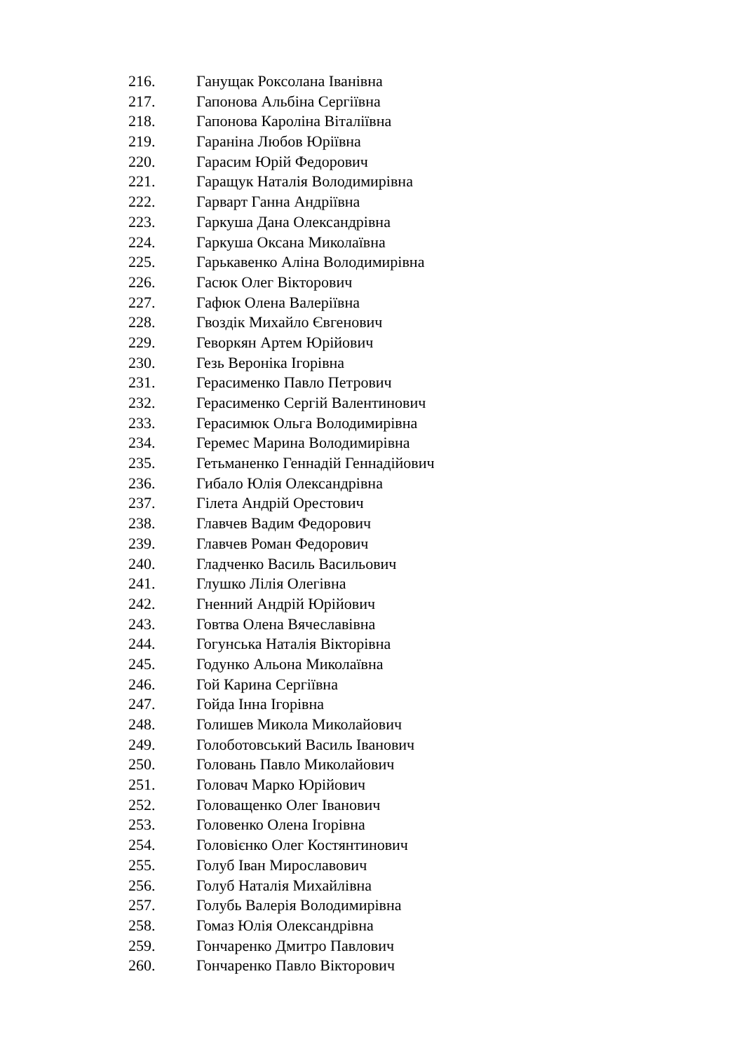216. Ганущак Роксолана Іванівна
217. Гапонова Альбіна Сергіївна
218. Гапонова Кароліна Віталіївна
219. Гараніна Любов Юріївна
220. Гарасим Юрій Федорович
221. Гаращук Наталія Володимирівна
222. Гарварт Ганна Андріївна
223. Гаркуша Дана Олександрівна
224. Гаркуша Оксана Миколаївна
225. Гарькавенко Аліна Володимирівна
226. Гасюк Олег Вікторович
227. Гафюк Олена Валеріївна
228. Гвоздік Михайло Євгенович
229. Геворкян Артем Юрійович
230. Гезь Вероніка Ігорівна
231. Герасименко Павло Петрович
232. Герасименко Сергій Валентинович
233. Герасимюк Ольга Володимирівна
234. Геремес Марина Володимирівна
235. Гетьманенко Геннадій Геннадійович
236. Гибало Юлія Олександрівна
237. Гілета Андрій Орестович
238. Главчев Вадим Федорович
239. Главчев Роман Федорович
240. Гладченко Василь Васильович
241. Глушко Лілія Олегівна
242. Гненний Андрій Юрійович
243. Говтва Олена Вячеславівна
244. Гогунська Наталія Вікторівна
245. Годунко Альона Миколаївна
246. Гой Карина Сергіївна
247. Гойда Інна Ігорівна
248. Голишев Микола Миколайович
249. Голоботовський Василь Іванович
250. Головань Павло Миколайович
251. Головач Марко Юрійович
252. Головащенко Олег Іванович
253. Головенко Олена Ігорівна
254. Головієнко Олег Костянтинович
255. Голуб Іван Мирославович
256. Голуб Наталія Михайлівна
257. Голубь Валерія Володимирівна
258. Гомаз Юлія Олександрівна
259. Гончаренко Дмитро Павлович
260. Гончаренко Павло Вікторович